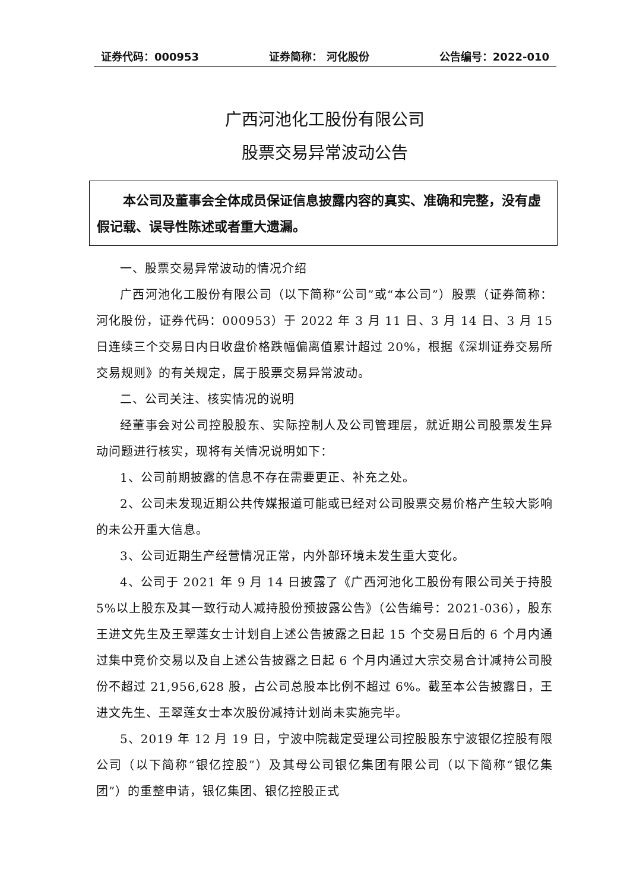证券代码：000953 证券简称： 河化股份 公告编号：2022-010
广西河池化工股份有限公司
股票交易异常波动公告
本公司及董事会全体成员保证信息披露内容的真实、准确和完整，没有虚假记载、误导性陈述或者重大遗漏。
一、股票交易异常波动的情况介绍
广西河池化工股份有限公司（以下简称“公司”或“本公司”）股票（证券简称：河化股份，证券代码：000953）于 2022 年 3 月 11 日、3 月 14 日、3 月 15 日连续三个交易日内日收盘价格跌幅偏离值累计超过 20%，根据《深圳证券交易所交易规则》的有关规定，属于股票交易异常波动。
二、公司关注、核实情况的说明
经董事会对公司控股股东、实际控制人及公司管理层，就近期公司股票发生异动问题进行核实，现将有关情况说明如下：
1、公司前期披露的信息不存在需要更正、补充之处。
2、公司未发现近期公共传媒报道可能或已经对公司股票交易价格产生较大影响的未公开重大信息。
3、公司近期生产经营情况正常，内外部环境未发生重大变化。
4、公司于 2021 年 9 月 14 日披露了《广西河池化工股份有限公司关于持股 5%以上股东及其一致行动人减持股份预披露公告》（公告编号：2021-036），股东王进文先生及王翠莲女士计划自上述公告披露之日起 15 个交易日后的 6 个月内通过集中竞价交易以及自上述公告披露之日起 6 个月内通过大宗交易合计减持公司股份不超过 21,956,628 股，占公司总股本比例不超过 6%。截至本公告披露日，王进文先生、王翠莲女士本次股份减持计划尚未实施完毕。
5、2019 年 12 月 19 日，宁波中院裁定受理公司控股股东宁波银亿控股有限公司（以下简称“银亿控股”）及其母公司银亿集团有限公司（以下简称“银亿集团”）的重整申请，银亿集团、银亿控股正式